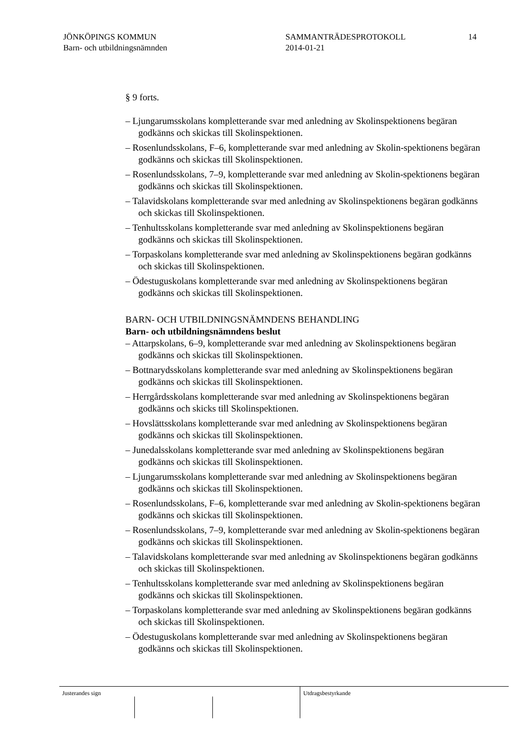JÖNKÖPINGS KOMMUN
Barn- och utbildningsnämnden
SAMMANTRÄDESPROTOKOLL
2014-01-21
14
§ 9 forts.
– Ljungarumsskolans kompletterande svar med anledning av Skolinspektionens begäran godkänns och skickas till Skolinspektionen.
– Rosenlundsskolans, F–6, kompletterande svar med anledning av Skolin-spektionens begäran godkänns och skickas till Skolinspektionen.
– Rosenlundsskolans, 7–9, kompletterande svar med anledning av Skolin-spektionens begäran godkänns och skickas till Skolinspektionen.
– Talavidskolans kompletterande svar med anledning av Skolinspektionens begäran godkänns och skickas till Skolinspektionen.
– Tenhultsskolans kompletterande svar med anledning av Skolinspektionens begäran godkänns och skickas till Skolinspektionen.
– Torpaskolans kompletterande svar med anledning av Skolinspektionens begäran godkänns och skickas till Skolinspektionen.
– Ödestuguskolans kompletterande svar med anledning av Skolinspektionens begäran godkänns och skickas till Skolinspektionen.
BARN- OCH UTBILDNINGSNÄMNDENS BEHANDLING
Barn- och utbildningsnämndens beslut
– Attarpskolans, 6–9, kompletterande svar med anledning av Skolinspektionens begäran godkänns och skickas till Skolinspektionen.
– Bottnarydsskolans kompletterande svar med anledning av Skolinspektionens begäran godkänns och skickas till Skolinspektionen.
– Herrgårdsskolans kompletterande svar med anledning av Skolinspektionens begäran godkänns och skicks till Skolinspektionen.
– Hovslättsskolans kompletterande svar med anledning av Skolinspektionens begäran godkänns och skickas till Skolinspektionen.
– Junedalsskolans kompletterande svar med anledning av Skolinspektionens begäran godkänns och skickas till Skolinspektionen.
– Ljungarumsskolans kompletterande svar med anledning av Skolinspektionens begäran godkänns och skickas till Skolinspektionen.
– Rosenlundsskolans, F–6, kompletterande svar med anledning av Skolin-spektionens begäran godkänns och skickas till Skolinspektionen.
– Rosenlundsskolans, 7–9, kompletterande svar med anledning av Skolin-spektionens begäran godkänns och skickas till Skolinspektionen.
– Talavidskolans kompletterande svar med anledning av Skolinspektionens begäran godkänns och skickas till Skolinspektionen.
– Tenhultsskolans kompletterande svar med anledning av Skolinspektionens begäran godkänns och skickas till Skolinspektionen.
– Torpaskolans kompletterande svar med anledning av Skolinspektionens begäran godkänns och skickas till Skolinspektionen.
– Ödestuguskolans kompletterande svar med anledning av Skolinspektionens begäran godkänns och skickas till Skolinspektionen.
Justerandes sign Utdragsbestyrkande